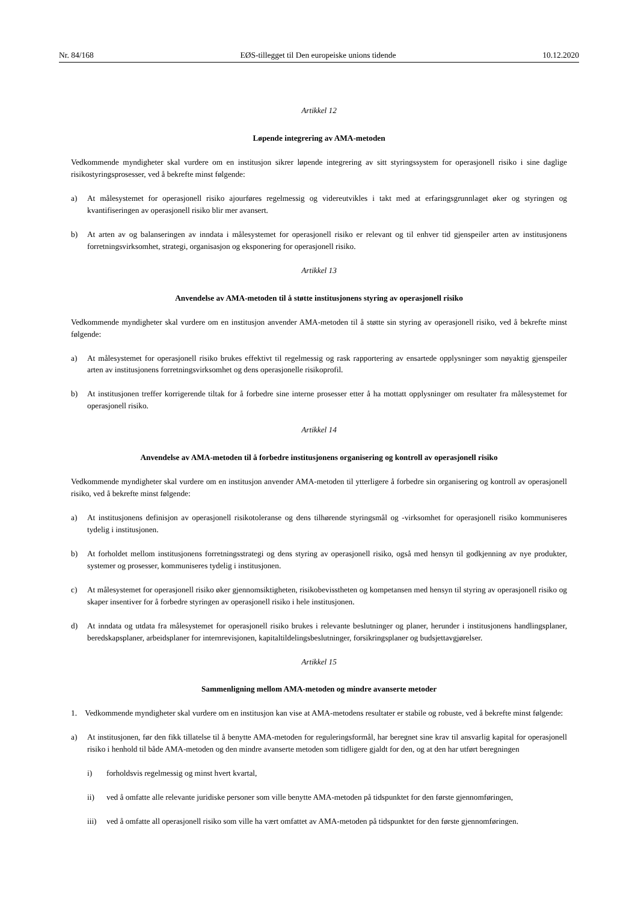Nr. 84/168 EØS-tillegget til Den europeiske unions tidende 10.12.2020
Artikkel 12
Løpende integrering av AMA-metoden
Vedkommende myndigheter skal vurdere om en institusjon sikrer løpende integrering av sitt styringssystem for operasjonell risiko i sine daglige risikostyringsprosesser, ved å bekrefte minst følgende:
a) At målesystemet for operasjonell risiko ajourføres regelmessig og videreutvikles i takt med at erfaringsgrunnlaget øker og styringen og kvantifiseringen av operasjonell risiko blir mer avansert.
b) At arten av og balanseringen av inndata i målesystemet for operasjonell risiko er relevant og til enhver tid gjenspeiler arten av institusjonens forretningsvirksomhet, strategi, organisasjon og eksponering for operasjonell risiko.
Artikkel 13
Anvendelse av AMA-metoden til å støtte institusjonens styring av operasjonell risiko
Vedkommende myndigheter skal vurdere om en institusjon anvender AMA-metoden til å støtte sin styring av operasjonell risiko, ved å bekrefte minst følgende:
a) At målesystemet for operasjonell risiko brukes effektivt til regelmessig og rask rapportering av ensartede opplysninger som nøyaktig gjenspeiler arten av institusjonens forretningsvirksomhet og dens operasjonelle risikoprofil.
b) At institusjonen treffer korrigerende tiltak for å forbedre sine interne prosesser etter å ha mottatt opplysninger om resultater fra målesystemet for operasjonell risiko.
Artikkel 14
Anvendelse av AMA-metoden til å forbedre institusjonens organisering og kontroll av operasjonell risiko
Vedkommende myndigheter skal vurdere om en institusjon anvender AMA-metoden til ytterligere å forbedre sin organisering og kontroll av operasjonell risiko, ved å bekrefte minst følgende:
a) At institusjonens definisjon av operasjonell risikotoleranse og dens tilhørende styringsmål og -virksomhet for operasjonell risiko kommuniseres tydelig i institusjonen.
b) At forholdet mellom institusjonens forretningsstrategi og dens styring av operasjonell risiko, også med hensyn til godkjenning av nye produkter, systemer og prosesser, kommuniseres tydelig i institusjonen.
c) At målesystemet for operasjonell risiko øker gjennomsiktigheten, risikobevisstheten og kompetansen med hensyn til styring av operasjonell risiko og skaper insentiver for å forbedre styringen av operasjonell risiko i hele institusjonen.
d) At inndata og utdata fra målesystemet for operasjonell risiko brukes i relevante beslutninger og planer, herunder i institusjonens handlingsplaner, beredskapsplaner, arbeidsplaner for internrevisjonen, kapitaltildelingsbeslutninger, forsikringsplaner og budsjettavgjørelser.
Artikkel 15
Sammenligning mellom AMA-metoden og mindre avanserte metoder
1. Vedkommende myndigheter skal vurdere om en institusjon kan vise at AMA-metodens resultater er stabile og robuste, ved å bekrefte minst følgende:
a) At institusjonen, før den fikk tillatelse til å benytte AMA-metoden for reguleringsformål, har beregnet sine krav til ansvarlig kapital for operasjonell risiko i henhold til både AMA-metoden og den mindre avanserte metoden som tidligere gjaldt for den, og at den har utført beregningen
i) forholdsvis regelmessig og minst hvert kvartal,
ii) ved å omfatte alle relevante juridiske personer som ville benytte AMA-metoden på tidspunktet for den første gjennomføringen,
iii) ved å omfatte all operasjonell risiko som ville ha vært omfattet av AMA-metoden på tidspunktet for den første gjennomføringen.